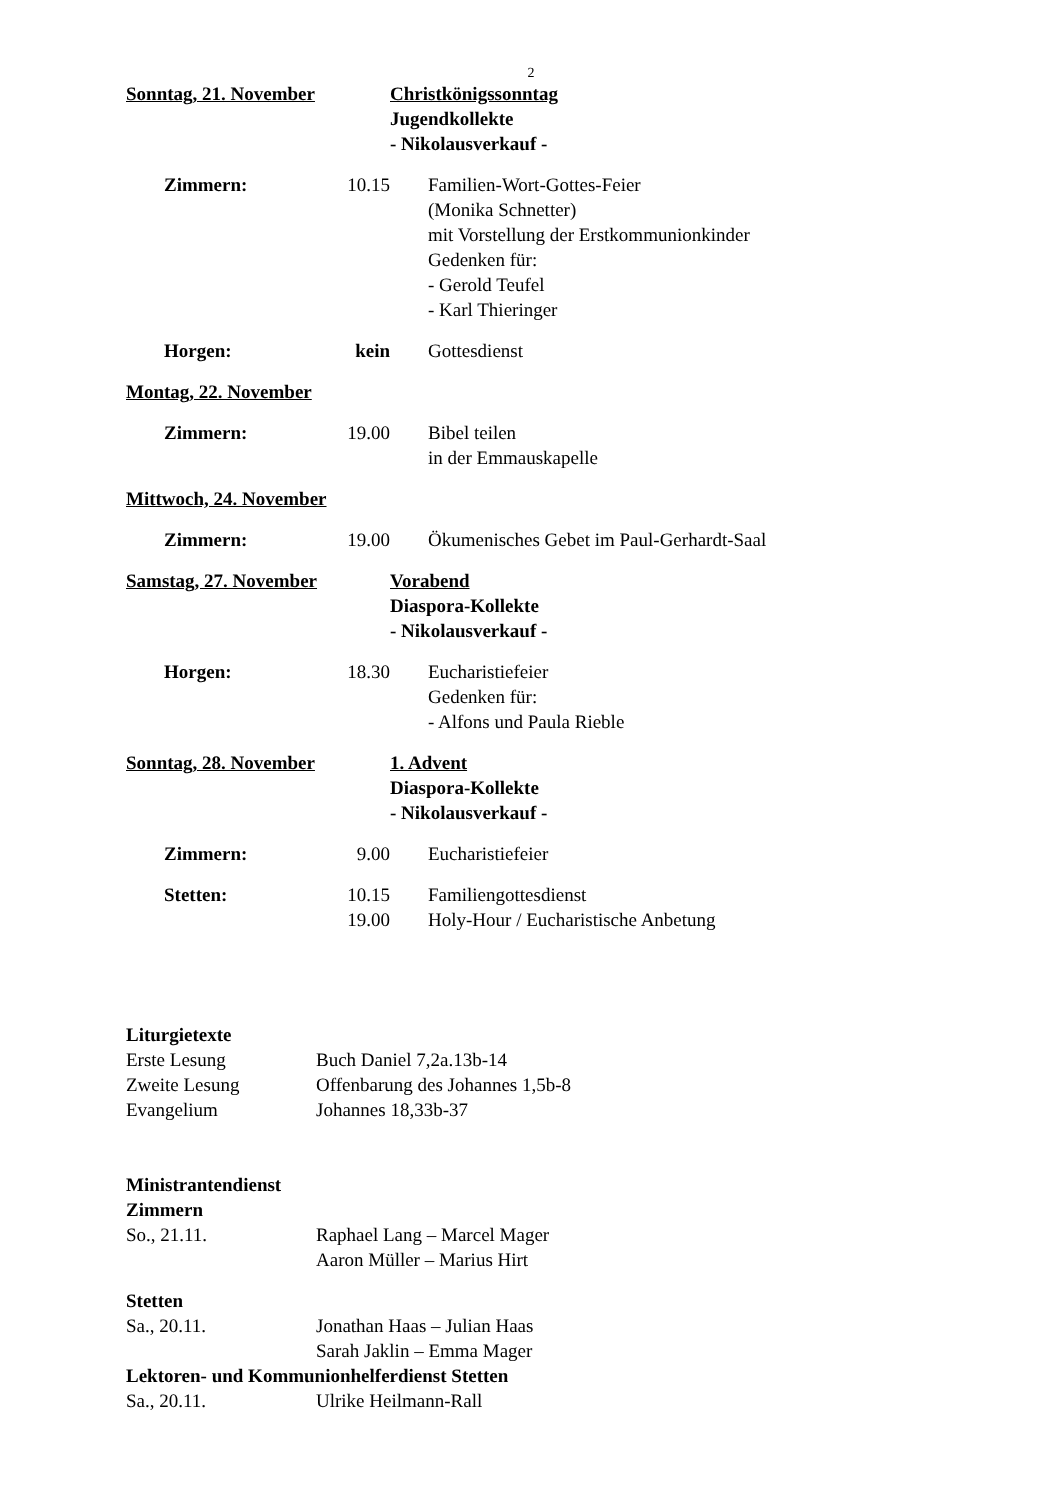2
Sonntag, 21. November Christkönigssonntag
Jugendkollekte
- Nikolausverkauf -
Zimmern: 10.15 Familien-Wort-Gottes-Feier
(Monika Schnetter)
mit Vorstellung der Erstkommunionkinder
Gedenken für:
- Gerold Teufel
- Karl Thieringer
Horgen: kein Gottesdienst
Montag, 22. November
Zimmern: 19.00 Bibel teilen
in der Emmauskapelle
Mittwoch, 24. November
Zimmern: 19.00 Ökumenisches Gebet im Paul-Gerhardt-Saal
Samstag, 27. November Vorabend
Diaspora-Kollekte
- Nikolausverkauf -
Horgen: 18.30 Eucharistiefeier
Gedenken für:
- Alfons und Paula Rieble
Sonntag, 28. November 1. Advent
Diaspora-Kollekte
- Nikolausverkauf -
Zimmern: 9.00 Eucharistiefeier
Stetten: 10.15
19.00
Familiengottesdienst
Holy-Hour / Eucharistische Anbetung
Liturgietexte
Erste Lesung Buch Daniel 7,2a.13b-14
Zweite Lesung Offenbarung des Johannes 1,5b-8
Evangelium Johannes 18,33b-37
Ministrantendienst
Zimmern
So., 21.11. Raphael Lang – Marcel Mager
Aaron Müller – Marius Hirt
Stetten
Sa., 20.11. Jonathan Haas – Julian Haas
Sarah Jaklin – Emma Mager
Lektoren- und Kommunionhelferdienst Stetten
Sa., 20.11. Ulrike Heilmann-Rall